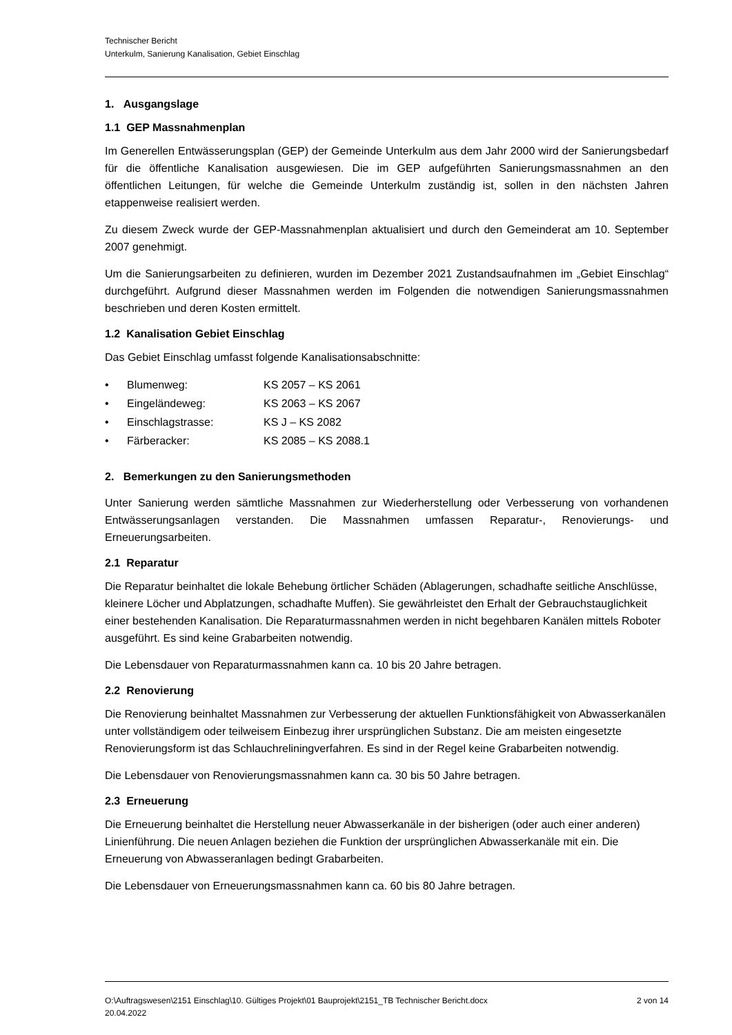Technischer Bericht
Unterkulm, Sanierung Kanalisation, Gebiet Einschlag
1. Ausgangslage
1.1 GEP Massnahmenplan
Im Generellen Entwässerungsplan (GEP) der Gemeinde Unterkulm aus dem Jahr 2000 wird der Sanierungsbedarf für die öffentliche Kanalisation ausgewiesen. Die im GEP aufgeführten Sanierungsmassnahmen an den öffentlichen Leitungen, für welche die Gemeinde Unterkulm zuständig ist, sollen in den nächsten Jahren etappenweise realisiert werden.
Zu diesem Zweck wurde der GEP-Massnahmenplan aktualisiert und durch den Gemeinderat am 10. September 2007 genehmigt.
Um die Sanierungsarbeiten zu definieren, wurden im Dezember 2021 Zustandsaufnahmen im „Gebiet Einschlag“ durchgeführt. Aufgrund dieser Massnahmen werden im Folgenden die notwendigen Sanierungsmassnahmen beschrieben und deren Kosten ermittelt.
1.2 Kanalisation Gebiet Einschlag
Das Gebiet Einschlag umfasst folgende Kanalisationsabschnitte:
• Blumenweg: KS 2057 – KS 2061
• Eingeländeweg: KS 2063 – KS 2067
• Einschlagstrasse: KS J – KS 2082
• Färberacker: KS 2085 – KS 2088.1
2. Bemerkungen zu den Sanierungsmethoden
Unter Sanierung werden sämtliche Massnahmen zur Wiederherstellung oder Verbesserung von vorhandenen Entwässerungsanlagen verstanden. Die Massnahmen umfassen Reparatur-, Renovierungs- und Erneuerungsarbeiten.
2.1 Reparatur
Die Reparatur beinhaltet die lokale Behebung örtlicher Schäden (Ablagerungen, schadhafte seitliche Anschlüsse, kleinere Löcher und Abplatzungen, schadhafte Muffen). Sie gewährleistet den Erhalt der Gebrauchstauglichkeit einer bestehenden Kanalisation. Die Reparaturmassnahmen werden in nicht begehbaren Kanälen mittels Roboter ausgeführt. Es sind keine Grabarbeiten notwendig.
Die Lebensdauer von Reparaturmassnahmen kann ca. 10 bis 20 Jahre betragen.
2.2 Renovierung
Die Renovierung beinhaltet Massnahmen zur Verbesserung der aktuellen Funktionsfähigkeit von Abwasserkanälen unter vollständigem oder teilweisem Einbezug ihrer ursprünglichen Substanz. Die am meisten eingesetzte Renovierungsform ist das Schlauchreliningverfahren. Es sind in der Regel keine Grabarbeiten notwendig.
Die Lebensdauer von Renovierungsmassnahmen kann ca. 30 bis 50 Jahre betragen.
2.3 Erneuerung
Die Erneuerung beinhaltet die Herstellung neuer Abwasserkanäle in der bisherigen (oder auch einer anderen) Linienführung. Die neuen Anlagen beziehen die Funktion der ursprünglichen Abwasserkanäle mit ein. Die Erneuerung von Abwasseranlagen bedingt Grabarbeiten.
Die Lebensdauer von Erneuerungsmassnahmen kann ca. 60 bis 80 Jahre betragen.
O:\Auftragswesen\2151 Einschlag\10. Gültiges Projekt\01 Bauprojekt\2151_TB Technischer Bericht.docx 2 von 14
20.04.2022